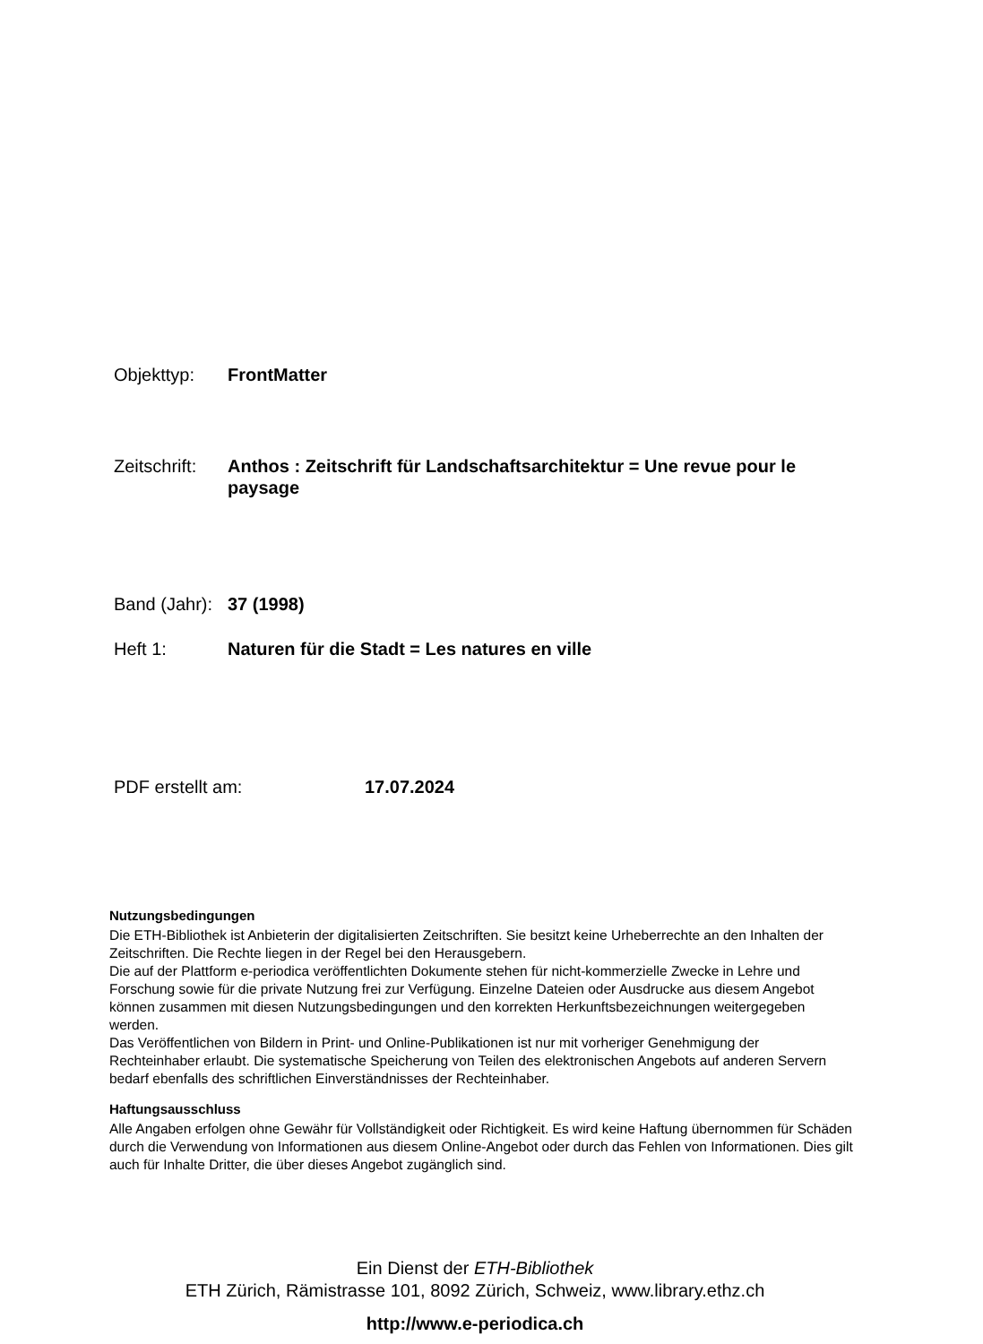Objekttyp: FrontMatter
Zeitschrift:
Anthos : Zeitschrift für Landschaftsarchitektur = Une revue pour le paysage
Band (Jahr):
37 (1998)
Heft 1: Naturen für die Stadt = Les natures en ville
PDF erstellt am: 17.07.2024
Nutzungsbedingungen
Die ETH-Bibliothek ist Anbieterin der digitalisierten Zeitschriften. Sie besitzt keine Urheberrechte an den Inhalten der Zeitschriften. Die Rechte liegen in der Regel bei den Herausgebern.
Die auf der Plattform e-periodica veröffentlichten Dokumente stehen für nicht-kommerzielle Zwecke in Lehre und Forschung sowie für die private Nutzung frei zur Verfügung. Einzelne Dateien oder Ausdrucke aus diesem Angebot können zusammen mit diesen Nutzungsbedingungen und den korrekten Herkunftsbezeichnungen weitergegeben werden.
Das Veröffentlichen von Bildern in Print- und Online-Publikationen ist nur mit vorheriger Genehmigung der Rechteinhaber erlaubt. Die systematische Speicherung von Teilen des elektronischen Angebots auf anderen Servern bedarf ebenfalls des schriftlichen Einverständnisses der Rechteinhaber.
Haftungsausschluss
Alle Angaben erfolgen ohne Gewähr für Vollständigkeit oder Richtigkeit. Es wird keine Haftung übernommen für Schäden durch die Verwendung von Informationen aus diesem Online-Angebot oder durch das Fehlen von Informationen. Dies gilt auch für Inhalte Dritter, die über dieses Angebot zugänglich sind.
Ein Dienst der ETH-Bibliothek
ETH Zürich, Rämistrasse 101, 8092 Zürich, Schweiz, www.library.ethz.ch
http://www.e-periodica.ch